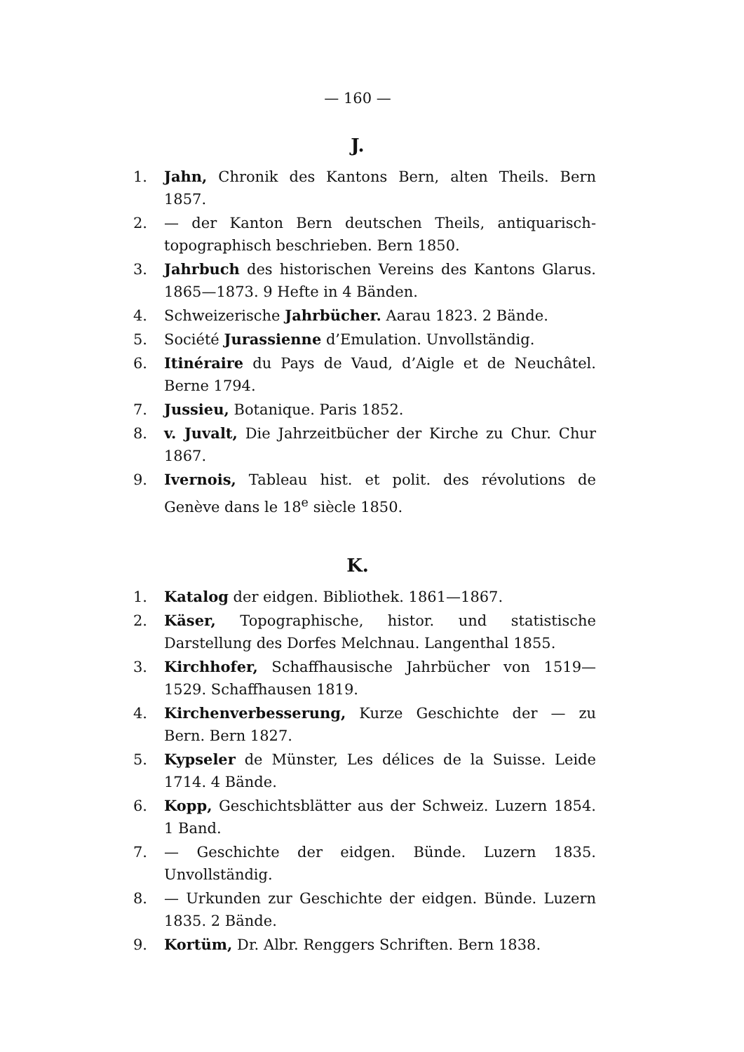— 160 —
J.
1. Jahn, Chronik des Kantons Bern, alten Theils. Bern 1857.
2. — der Kanton Bern deutschen Theils, antiquarisch-topographisch beschrieben. Bern 1850.
3. Jahrbuch des historischen Vereins des Kantons Glarus. 1865—1873. 9 Hefte in 4 Bänden.
4. Schweizerische Jahrbücher. Aarau 1823. 2 Bände.
5. Société Jurassienne d’Emulation. Unvollständig.
6. Itinéraire du Pays de Vaud, d’Aigle et de Neuchâtel. Berne 1794.
7. Jussieu, Botanique. Paris 1852.
8. v. Juvalt, Die Jahrzeitbücher der Kirche zu Chur. Chur 1867.
9. Ivernois, Tableau hist. et polit. des révolutions de Genève dans le 18<sup>e</sup> siècle 1850.
K.
1. Katalog der eidgen. Bibliothek. 1861—1867.
2. Käser, Topographische, histor. und statistische Darstellung des Dorfes Melchnau. Langenthal 1855.
3. Kirchhofer, Schaffhausische Jahrbücher von 1519—1529. Schaffhausen 1819.
4. Kirchenverbesserung, Kurze Geschichte der — zu Bern. Bern 1827.
5. Kypseler de Münster, Les délices de la Suisse. Leide 1714. 4 Bände.
6. Kopp, Geschichtsblätter aus der Schweiz. Luzern 1854. 1 Band.
7. — Geschichte der eidgen. Bünde. Luzern 1835. Unvollständig.
8. — Urkunden zur Geschichte der eidgen. Bünde. Luzern 1835. 2 Bände.
9. Kortüm, Dr. Albr. Renggers Schriften. Bern 1838.